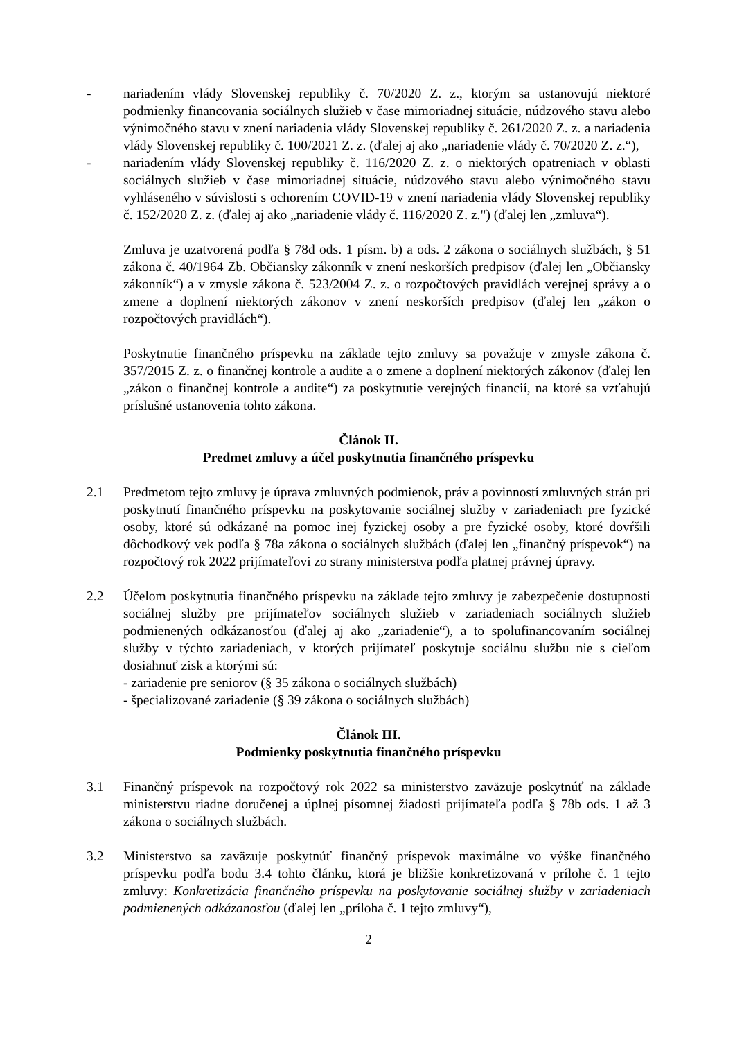- nariadením vlády Slovenskej republiky č. 70/2020 Z. z., ktorým sa ustanovujú niektoré podmienky financovania sociálnych služieb v čase mimoriadnej situácie, núdzového stavu alebo výnimočného stavu v znení nariadenia vlády Slovenskej republiky č. 261/2020 Z. z. a nariadenia vlády Slovenskej republiky č. 100/2021 Z. z. (ďalej aj ako „nariadenie vlády č. 70/2020 Z. z.“),
- nariadením vlády Slovenskej republiky č. 116/2020 Z. z. o niektorých opatreniach v oblasti sociálnych služieb v čase mimoriadnej situácie, núdzového stavu alebo výnimočného stavu vyhláseného v súvislosti s ochorením COVID-19 v znení nariadenia vlády Slovenskej republiky č. 152/2020 Z. z. (ďalej aj ako „nariadenie vlády č. 116/2020 Z. z.") (ďalej len „zmluva“).
Zmluva je uzatvorená podľa § 78d ods. 1 písm. b) a ods. 2 zákona o sociálnych službách, § 51 zákona č. 40/1964 Zb. Občiansky zákonník v znení neskorších predpisov (ďalej len „Občiansky zákonník“) a v zmysle zákona č. 523/2004 Z. z. o rozpočtových pravidlách verejnej správy a o zmene a doplnení niektorých zákonov v znení neskorších predpisov (ďalej len „zákon o rozpočtových pravidlách“).
Poskytnutie finančného príspevku na základe tejto zmluvy sa považuje v zmysle zákona č. 357/2015 Z. z. o finančnej kontrole a audite a o zmene a doplnení niektorých zákonov (ďalej len „zákon o finančnej kontrole a audite“) za poskytnutie verejných financií, na ktoré sa vzťahujú príslušné ustanovenia tohto zákona.
Článok II.
Predmet zmluvy a účel poskytnutia finančného príspevku
2.1 Predmetom tejto zmluvy je úprava zmluvných podmienok, práv a povinností zmluvných strán pri poskytnutí finančného príspevku na poskytovanie sociálnej služby v zariadeniach pre fyzické osoby, ktoré sú odkázané na pomoc inej fyzickej osoby a pre fyzické osoby, ktoré dovŕšili dôchodkový vek podľa § 78a zákona o sociálnych službách (ďalej len „finančný príspevok“) na rozpočtový rok 2022 prijímateľovi zo strany ministerstva podľa platnej právnej úpravy.
2.2 Účelom poskytnutia finančného príspevku na základe tejto zmluvy je zabezpečenie dostupnosti sociálnej služby pre prijímateľov sociálnych služieb v zariadeniach sociálnych služieb podmienených odkázanosťou (ďalej aj ako „zariadenie“), a to spolufinancovaním sociálnej služby v týchto zariadeniach, v ktorých prijímateľ poskytuje sociálnu službu nie s cieľom dosiahnuť zisk a ktorými sú:
- zariadenie pre seniorov (§ 35 zákona o sociálnych službách)
- špecializované zariadenie (§ 39 zákona o sociálnych službách)
Článok III.
Podmienky poskytnutia finančného príspevku
3.1 Finančný príspevok na rozpočtový rok 2022 sa ministerstvo zaväzuje poskytnúť na základe ministerstvu riadne doručenej a úplnej písomnej žiadosti prijímateľa podľa § 78b ods. 1 až 3 zákona o sociálnych službách.
3.2 Ministerstvo sa zaväzuje poskytnúť finančný príspevok maximálne vo výške finančného príspevku podľa bodu 3.4 tohto článku, ktorá je bližšie konkretizovaná v prílohe č. 1 tejto zmluvy: Konkretizácia finančného príspevku na poskytovanie sociálnej služby v zariadeniach podmienených odkázanosťou (ďalej len „príloha č. 1 tejto zmluvy“),
2